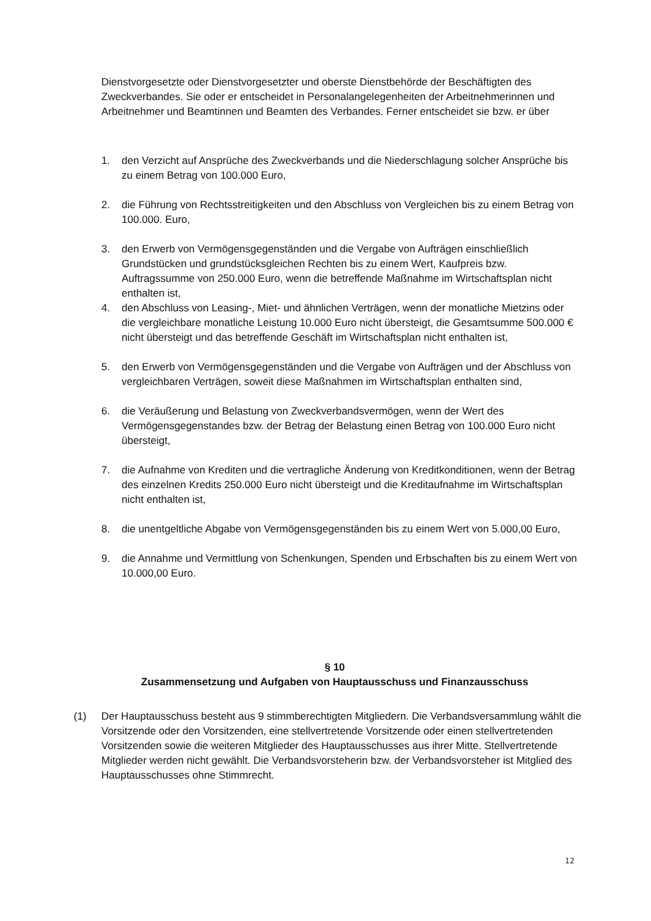Dienstvorgesetzte oder Dienstvorgesetzter und oberste Dienstbehörde der Beschäftigten des Zweckverbandes. Sie oder er entscheidet in Personalangelegenheiten der Arbeitnehmerinnen und Arbeitnehmer und Beamtinnen und Beamten des Verbandes. Ferner entscheidet sie bzw. er über
1. den Verzicht auf Ansprüche des Zweckverbands und die Niederschlagung solcher Ansprüche bis zu einem Betrag von 100.000 Euro,
2. die Führung von Rechtsstreitigkeiten und den Abschluss von Vergleichen bis zu einem Betrag von 100.000. Euro,
3. den Erwerb von Vermögensgegenständen und die Vergabe von Aufträgen einschließlich Grundstücken und grundstücksgleichen Rechten bis zu einem Wert, Kaufpreis bzw. Auftragssumme von 250.000 Euro, wenn die betreffende Maßnahme im Wirtschaftsplan nicht enthalten ist,
4. den Abschluss von Leasing-, Miet- und ähnlichen Verträgen, wenn der monatliche Mietzins oder die vergleichbare monatliche Leistung 10.000 Euro nicht übersteigt, die Gesamtsumme 500.000 € nicht übersteigt und das betreffende Geschäft im Wirtschaftsplan nicht enthalten ist,
5. den Erwerb von Vermögensgegenständen und die Vergabe von Aufträgen und der Abschluss von vergleichbaren Verträgen, soweit diese Maßnahmen im Wirtschaftsplan enthalten sind,
6. die Veräußerung und Belastung von Zweckverbandsvermögen, wenn der Wert des Vermögensgegenstandes bzw. der Betrag der Belastung einen Betrag von 100.000 Euro nicht übersteigt,
7. die Aufnahme von Krediten und die vertragliche Änderung von Kreditkonditionen, wenn der Betrag des einzelnen Kredits 250.000 Euro nicht übersteigt und die Kreditaufnahme im Wirtschaftsplan nicht enthalten ist,
8. die unentgeltliche Abgabe von Vermögensgegenständen bis zu einem Wert von 5.000,00 Euro,
9. die Annahme und Vermittlung von Schenkungen, Spenden und Erbschaften bis zu einem Wert von 10.000,00 Euro.
§ 10
Zusammensetzung und Aufgaben von Hauptausschuss und Finanzausschuss
(1) Der Hauptausschuss besteht aus 9 stimmberechtigten Mitgliedern. Die Verbandsversammlung wählt die Vorsitzende oder den Vorsitzenden, eine stellvertretende Vorsitzende oder einen stellvertretenden Vorsitzenden sowie die weiteren Mitglieder des Hauptausschusses aus ihrer Mitte. Stellvertretende Mitglieder werden nicht gewählt. Die Verbandsvorsteherin bzw. der Verbandsvorsteher ist Mitglied des Hauptausschusses ohne Stimmrecht.
12